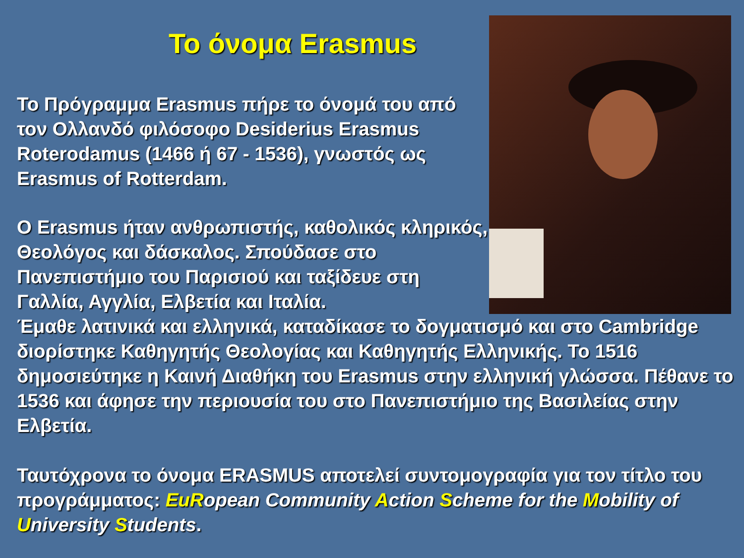Το όνομα Erasmus
Το Πρόγραμμα Erasmus πήρε το όνομά του από τον Ολλανδό φιλόσοφο Desiderius Erasmus Roterodamus (1466 ή 67 - 1536), γνωστός ως Erasmus of Rotterdam.
Ο Erasmus ήταν ανθρωπιστής, καθολικός κληρικός, Θεολόγος και δάσκαλος. Σπούδασε στο Πανεπιστήμιο του Παρισιού και ταξίδευε στη Γαλλία, Αγγλία, Ελβετία και Ιταλία.
Έμαθε λατινικά και ελληνικά, καταδίκασε το δογματισμό και στο Cambridge διορίστηκε Καθηγητής Θεολογίας και Καθηγητής Ελληνικής. Το 1516 δημοσιεύτηκε η Καινή Διαθήκη του Erasmus στην ελληνική γλώσσα. Πέθανε το 1536 και άφησε την περιουσία του στο Πανεπιστήμιο της Βασιλείας στην Ελβετία.
Ταυτόχρονα το όνομα ERASMUS αποτελεί συντομογραφία για τον τίτλο του προγράμματος: EuRopean Community Action Scheme for the Mobility of University Students.